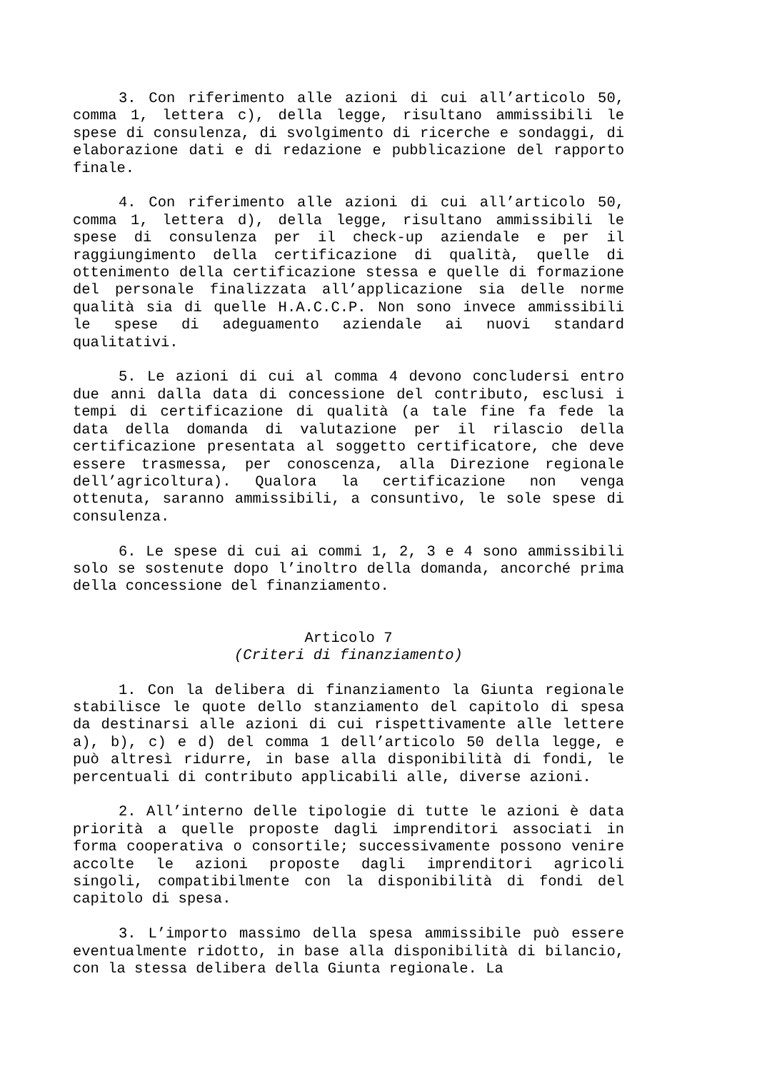3. Con riferimento alle azioni di cui all’articolo 50, comma 1, lettera c), della legge, risultano ammissibili le spese di consulenza, di svolgimento di ricerche e sondaggi, di elaborazione dati e di redazione e pubblicazione del rapporto finale.
4. Con riferimento alle azioni di cui all’articolo 50, comma 1, lettera d), della legge, risultano ammissibili le spese di consulenza per il check-up aziendale e per il raggiungimento della certificazione di qualità, quelle di ottenimento della certificazione stessa e quelle di formazione del personale finalizzata all’applicazione sia delle norme qualità sia di quelle H.A.C.C.P. Non sono invece ammissibili le spese di adeguamento aziendale ai nuovi standard qualitativi.
5. Le azioni di cui al comma 4 devono concludersi entro due anni dalla data di concessione del contributo, esclusi i tempi di certificazione di qualità (a tale fine fa fede la data della domanda di valutazione per il rilascio della certificazione presentata al soggetto certificatore, che deve essere trasmessa, per conoscenza, alla Direzione regionale dell’agricoltura). Qualora la certificazione non venga ottenuta, saranno ammissibili, a consuntivo, le sole spese di consulenza.
6. Le spese di cui ai commi 1, 2, 3 e 4 sono ammissibili solo se sostenute dopo l’inoltro della domanda, ancorché prima della concessione del finanziamento.
Articolo 7
(Criteri di finanziamento)
1. Con la delibera di finanziamento la Giunta regionale stabilisce le quote dello stanziamento del capitolo di spesa da destinarsi alle azioni di cui rispettivamente alle lettere a), b), c) e d) del comma 1 dell’articolo 50 della legge, e può altresì ridurre, in base alla disponibilità di fondi, le percentuali di contributo applicabili alle, diverse azioni.
2. All’interno delle tipologie di tutte le azioni è data priorità a quelle proposte dagli imprenditori associati in forma cooperativa o consortile; successivamente possono venire accolte le azioni proposte dagli imprenditori agricoli singoli, compatibilmente con la disponibilità di fondi del capitolo di spesa.
3. L’importo massimo della spesa ammissibile può essere eventualmente ridotto, in base alla disponibilità di bilancio, con la stessa delibera della Giunta regionale. La